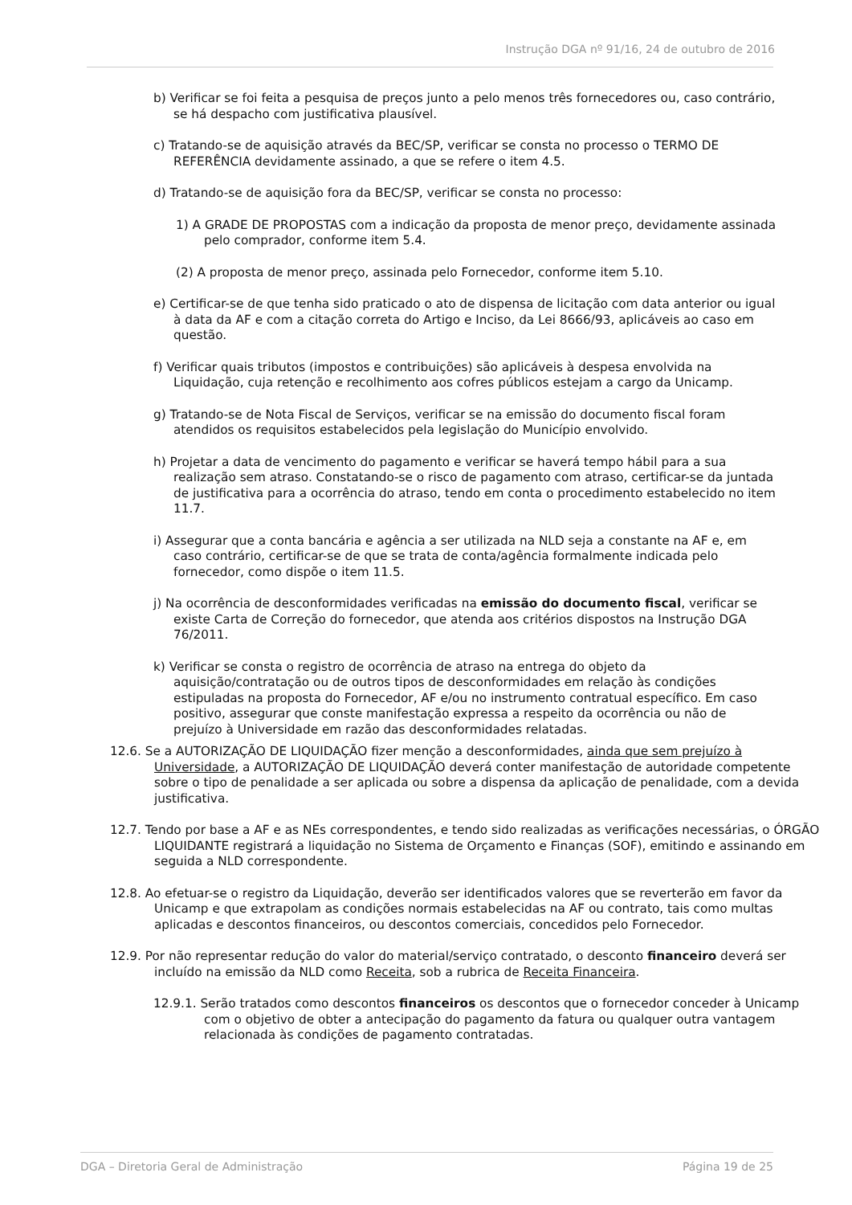Instrução DGA nº 91/16, 24 de outubro de 2016
b) Verificar se foi feita a pesquisa de preços junto a pelo menos três fornecedores ou, caso contrário, se há despacho com justificativa plausível.
c) Tratando-se de aquisição através da BEC/SP, verificar se consta no processo o TERMO DE REFERÊNCIA devidamente assinado, a que se refere o item 4.5.
d) Tratando-se de aquisição fora da BEC/SP, verificar se consta no processo:
1) A GRADE DE PROPOSTAS com a indicação da proposta de menor preço, devidamente assinada pelo comprador, conforme item 5.4.
(2) A proposta de menor preço, assinada pelo Fornecedor, conforme item 5.10.
e) Certificar-se de que tenha sido praticado o ato de dispensa de licitação com data anterior ou igual à data da AF e com a citação correta do Artigo e Inciso, da Lei 8666/93, aplicáveis ao caso em questão.
f) Verificar quais tributos (impostos e contribuições) são aplicáveis à despesa envolvida na Liquidação, cuja retenção e recolhimento aos cofres públicos estejam a cargo da Unicamp.
g) Tratando-se de Nota Fiscal de Serviços, verificar se na emissão do documento fiscal foram atendidos os requisitos estabelecidos pela legislação do Município envolvido.
h) Projetar a data de vencimento do pagamento e verificar se haverá tempo hábil para a sua realização sem atraso. Constatando-se o risco de pagamento com atraso, certificar-se da juntada de justificativa para a ocorrência do atraso, tendo em conta o procedimento estabelecido no item 11.7.
i) Assegurar que a conta bancária e agência a ser utilizada na NLD seja a constante na AF e, em caso contrário, certificar-se de que se trata de conta/agência formalmente indicada pelo fornecedor, como dispõe o item 11.5.
j) Na ocorrência de desconformidades verificadas na emissão do documento fiscal, verificar se existe Carta de Correção do fornecedor, que atenda aos critérios dispostos na Instrução DGA 76/2011.
k) Verificar se consta o registro de ocorrência de atraso na entrega do objeto da aquisição/contratação ou de outros tipos de desconformidades em relação às condições estipuladas na proposta do Fornecedor, AF e/ou no instrumento contratual específico. Em caso positivo, assegurar que conste manifestação expressa a respeito da ocorrência ou não de prejuízo à Universidade em razão das desconformidades relatadas.
12.6. Se a AUTORIZAÇÃO DE LIQUIDAÇÃO fizer menção a desconformidades, ainda que sem prejuízo à Universidade, a AUTORIZAÇÃO DE LIQUIDAÇÃO deverá conter manifestação de autoridade competente sobre o tipo de penalidade a ser aplicada ou sobre a dispensa da aplicação de penalidade, com a devida justificativa.
12.7. Tendo por base a AF e as NEs correspondentes, e tendo sido realizadas as verificações necessárias, o ÓRGÃO LIQUIDANTE registrará a liquidação no Sistema de Orçamento e Finanças (SOF), emitindo e assinando em seguida a NLD correspondente.
12.8. Ao efetuar-se o registro da Liquidação, deverão ser identificados valores que se reverterão em favor da Unicamp e que extrapolam as condições normais estabelecidas na AF ou contrato, tais como multas aplicadas e descontos financeiros, ou descontos comerciais, concedidos pelo Fornecedor.
12.9. Por não representar redução do valor do material/serviço contratado, o desconto financeiro deverá ser incluído na emissão da NLD como Receita, sob a rubrica de Receita Financeira.
12.9.1. Serão tratados como descontos financeiros os descontos que o fornecedor conceder à Unicamp com o objetivo de obter a antecipação do pagamento da fatura ou qualquer outra vantagem relacionada às condições de pagamento contratadas.
DGA – Diretoria Geral de Administração Página 19 de 25